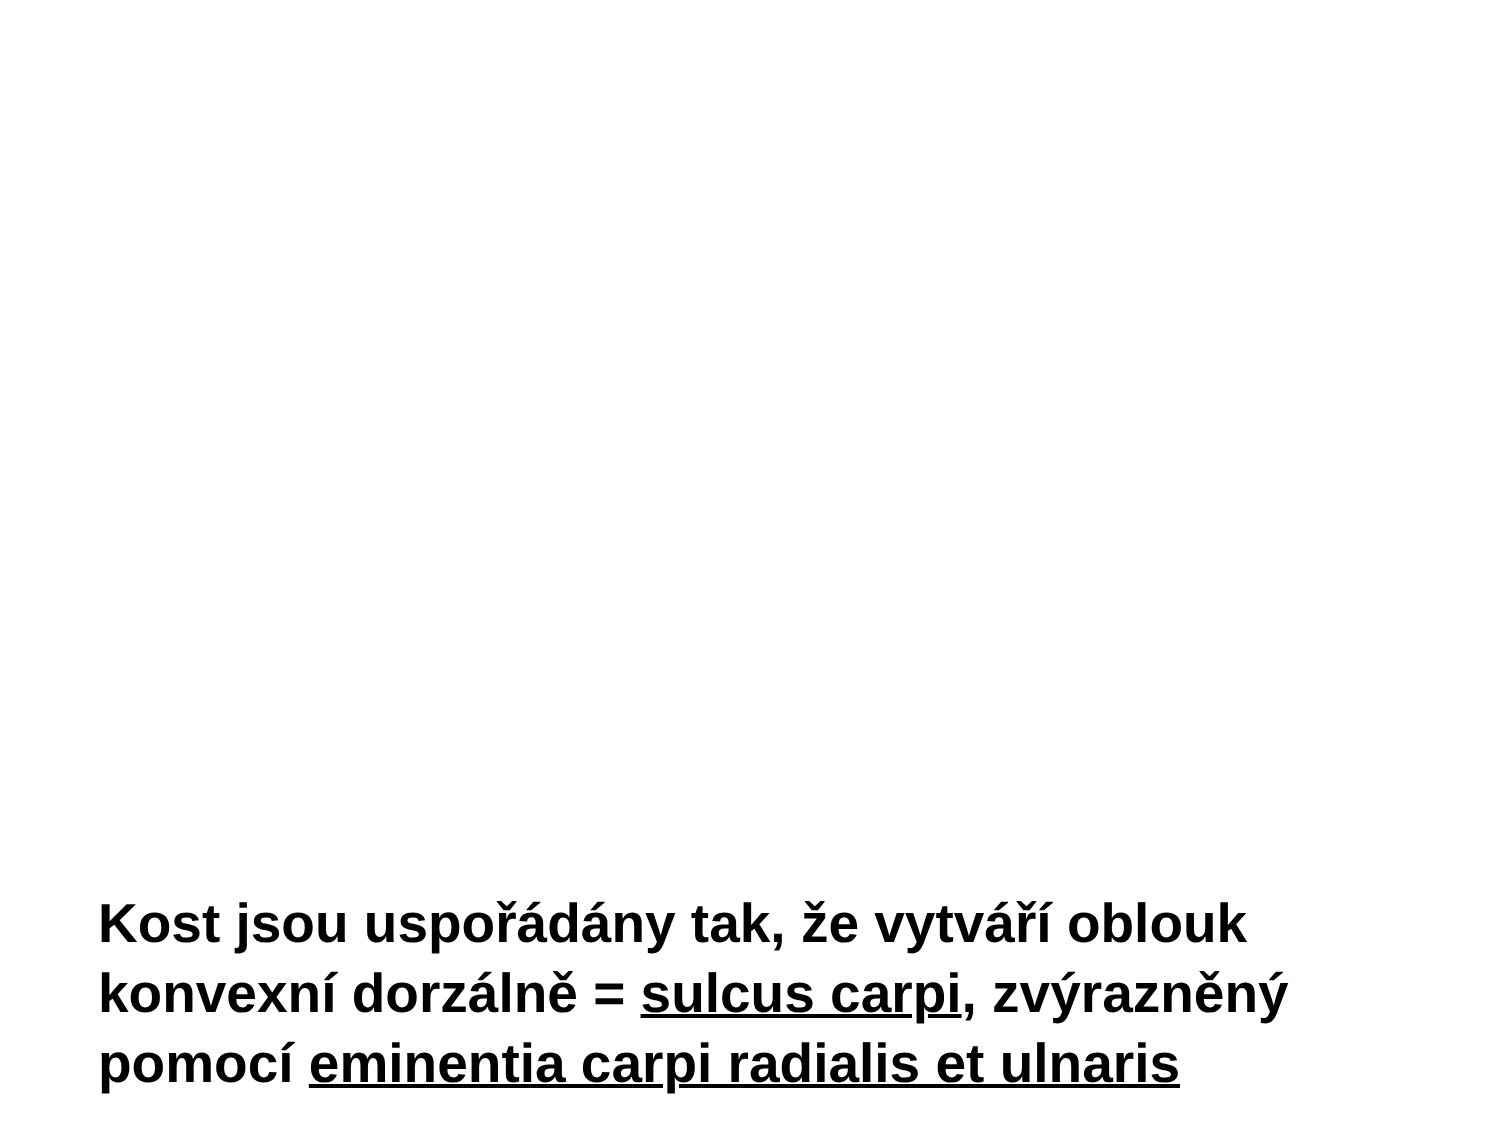Kost jsou uspořádány tak, že vytváří oblouk konvexní dorzálně = sulcus carpi, zvýrazněný pomocí eminentia carpi radialis et ulnaris